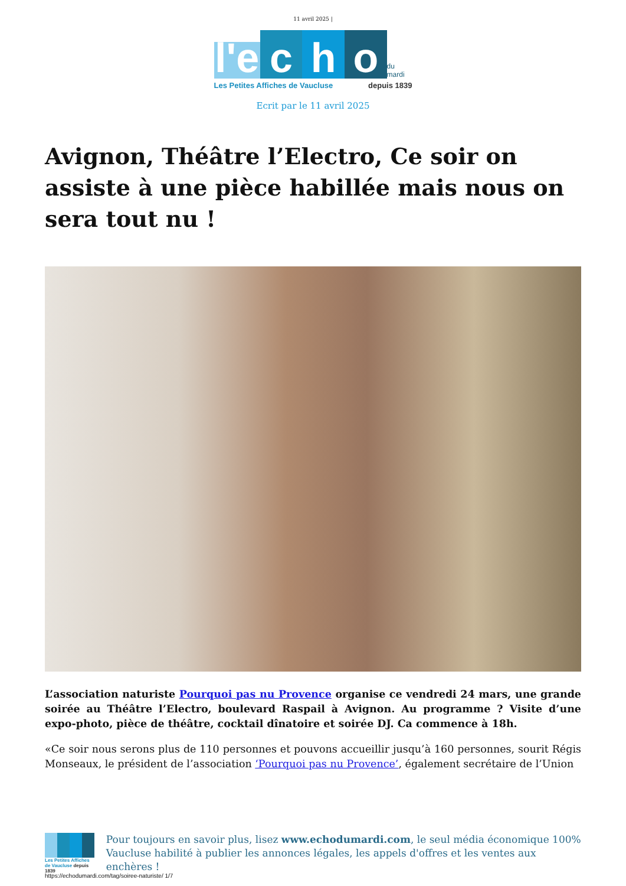11 avril 2025 |
l'e
c
h
o
du mardi
Les Petites Affiches de Vaucluse depuis 1839
Ecrit par le 11 avril 2025
Avignon, Théâtre l’Electro, Ce soir on assiste à une pièce habillée mais nous on sera tout nu !
L’association naturiste Pourquoi pas nu Provence organise ce vendredi 24 mars, une grande soirée au Théâtre l’Electro, boulevard Raspail à Avignon. Au programme ? Visite d’une expo-photo, pièce de théâtre, cocktail dînatoire et soirée DJ. Ca commence à 18h.
«Ce soir nous serons plus de 110 personnes et pouvons accueillir jusqu’à 160 personnes, sourit Régis Monseaux, le président de l’association ‘Pourquoi pas nu Provence’, également secrétaire de l’Union
Les Petites Affiches de Vaucluse depuis 1839
Pour toujours en savoir plus, lisez www.echodumardi.com, le seul média économique 100% Vaucluse habilité à publier les annonces légales, les appels d'offres et les ventes aux enchères !
https://echodumardi.com/tag/soiree-naturiste/ 1/7